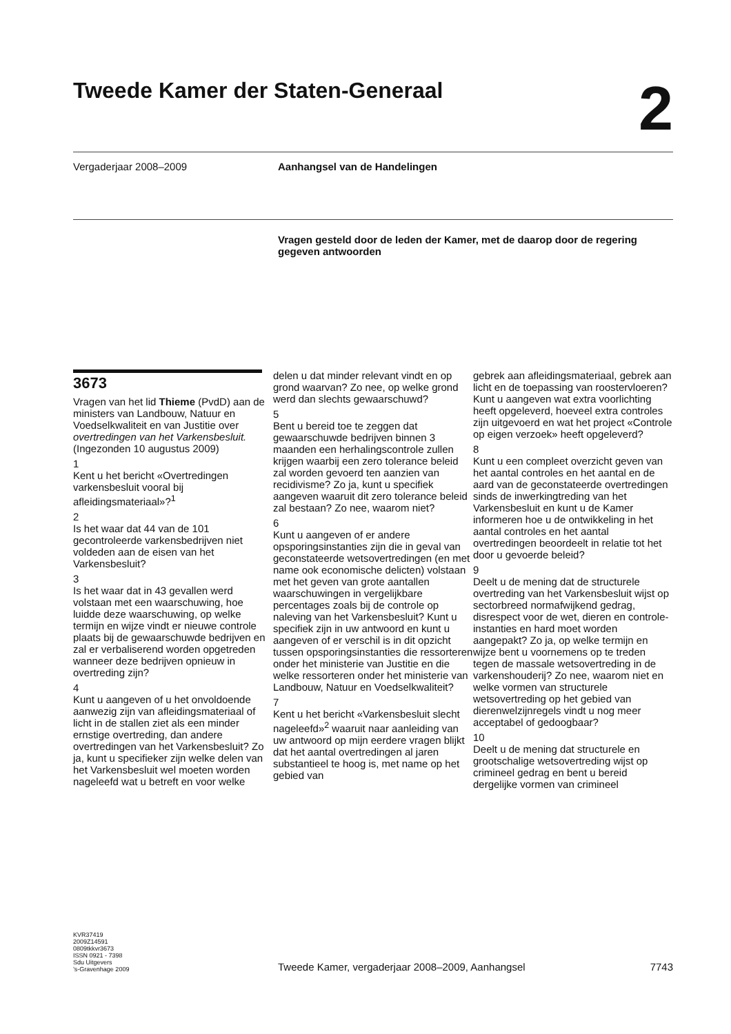Tweede Kamer der Staten-Generaal 2
Vergaderjaar 2008–2009 Aanhangsel van de Handelingen
Vragen gesteld door de leden der Kamer, met de daarop door de regering gegeven antwoorden
3673
Vragen van het lid Thieme (PvdD) aan de ministers van Landbouw, Natuur en Voedselkwaliteit en van Justitie over overtredingen van het Varkensbesluit. (Ingezonden 10 augustus 2009)
1
Kent u het bericht «Overtredingen varkensbesluit vooral bij afleidingsmateriaal»?<sup>1</sup>
2
Is het waar dat 44 van de 101 gecontroleerde varkensbedrijven niet voldeden aan de eisen van het Varkensbesluit?
3
Is het waar dat in 43 gevallen werd volstaan met een waarschuwing, hoe luidde deze waarschuwing, op welke termijn en wijze vindt er nieuwe controle plaats bij de gewaarschuwde bedrijven en zal er verbaliserend worden opgetreden wanneer deze bedrijven opnieuw in overtreding zijn?
4
Kunt u aangeven of u het onvoldoende aanwezig zijn van afleidingsmateriaal of licht in de stallen ziet als een minder ernstige overtreding, dan andere overtredingen van het Varkensbesluit? Zo ja, kunt u specifieker zijn welke delen van het Varkensbesluit wel moeten worden nageleefd wat u betreft en voor welke
delen u dat minder relevant vindt en op grond waarvan? Zo nee, op welke grond werd dan slechts gewaarschuwd?
5
Bent u bereid toe te zeggen dat gewaarschuwde bedrijven binnen 3 maanden een herhalingscontrole zullen krijgen waarbij een zero tolerance beleid zal worden gevoerd ten aanzien van recidivisme? Zo ja, kunt u specifiek aangeven waaruit dit zero tolerance beleid zal bestaan? Zo nee, waarom niet?
6
Kunt u aangeven of er andere opsporingsinstanties zijn die in geval van geconstateerde wetsovertredingen (en met name ook economische delicten) volstaan met het geven van grote aantallen waarschuwingen in vergelijkbare percentages zoals bij de controle op naleving van het Varkensbesluit? Kunt u specifiek zijn in uw antwoord en kunt u aangeven of er verschil is in dit opzicht tussen opsporingsinstanties die ressorteren onder het ministerie van Justitie en die welke ressorteren onder het ministerie van Landbouw, Natuur en Voedselkwaliteit?
7
Kent u het bericht «Varkensbesluit slecht nageleefd»<sup>2</sup> waaruit naar aanleiding van uw antwoord op mijn eerdere vragen blijkt dat het aantal overtredingen al jaren substantieel te hoog is, met name op het gebied van
gebrek aan afleidingsmateriaal, gebrek aan licht en de toepassing van roostervloeren? Kunt u aangeven wat extra voorlichting heeft opgeleverd, hoeveel extra controles zijn uitgevoerd en wat het project «Controle op eigen verzoek» heeft opgeleverd?
8
Kunt u een compleet overzicht geven van het aantal controles en het aantal en de aard van de geconstateerde overtredingen sinds de inwerkingtreding van het Varkensbesluit en kunt u de Kamer informeren hoe u de ontwikkeling in het aantal controles en het aantal overtredingen beoordeelt in relatie tot het door u gevoerde beleid?
9
Deelt u de mening dat de structurele overtreding van het Varkensbesluit wijst op sectorbreed normafwijkend gedrag, disrespect voor de wet, dieren en controle-instanties en hard moet worden aangepakt? Zo ja, op welke termijn en wijze bent u voornemens op te treden tegen de massale wetsovertreding in de varkenshouderij? Zo nee, waarom niet en welke vormen van structurele wetsovertreding op het gebied van dierenwelzijnregels vindt u nog meer acceptabel of gedoogbaar?
10
Deelt u de mening dat structurele en grootschalige wetsovertreding wijst op crimineel gedrag en bent u bereid dergelijke vormen van crimineel
KVR37419
2009Z14591
0809tkkvr3673
ISSN 0921 - 7398
Sdu Uitgevers
’s-Gravenhage 2009
Tweede Kamer, vergaderjaar 2008–2009, Aanhangsel 7743